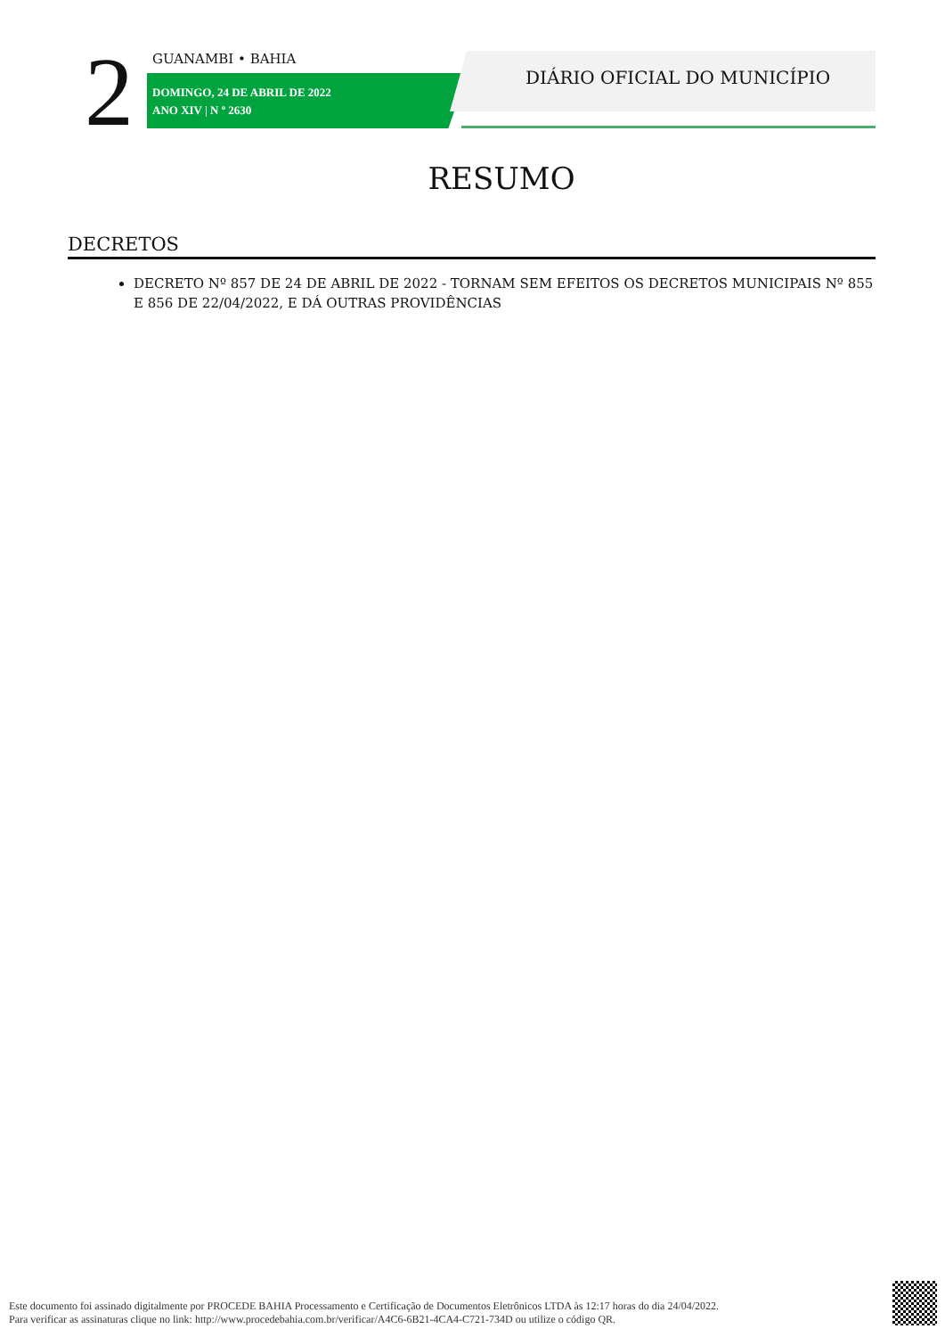2 GUANAMBI • BAHIA
DOMINGO, 24 DE ABRIL DE 2022
ANO XIV | N º 2630
DIÁRIO OFICIAL DO MUNICÍPIO
RESUMO
DECRETOS
DECRETO Nº 857 DE 24 DE ABRIL DE 2022 - TORNAM SEM EFEITOS OS DECRETOS MUNICIPAIS Nº 855 E 856 DE 22/04/2022, E DÁ OUTRAS PROVIDÊNCIAS
Este documento foi assinado digitalmente por PROCEDE BAHIA Processamento e Certificação de Documentos Eletrônicos LTDA às 12:17 horas do dia 24/04/2022.
Para verificar as assinaturas clique no link: http://www.procedebahia.com.br/verificar/A4C6-6B21-4CA4-C721-734D ou utilize o código QR.